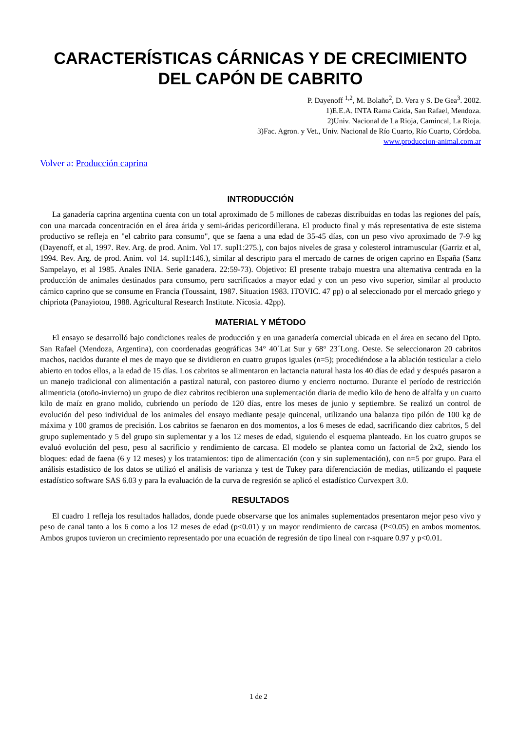CARACTERÍSTICAS CÁRNICAS Y DE CRECIMIENTO DEL CAPÓN DE CABRITO
P. Dayenoff <sup>1,2</sup>, M. Bolaño<sup>2</sup>, D. Vera y S. De Gea<sup>3</sup>. 2002.
1)E.E.A. INTA Rama Caída, San Rafael, Mendoza.
2)Univ. Nacional de La Rioja, Camincal, La Rioja.
3)Fac. Agron. y Vet., Univ. Nacional de Río Cuarto, Río Cuarto, Córdoba.
www.produccion-animal.com.ar
Volver a: Producción caprina
INTRODUCCIÓN
La ganadería caprina argentina cuenta con un total aproximado de 5 millones de cabezas distribuidas en todas las regiones del país, con una marcada concentración en el área árida y semi-áridas pericordillerana. El producto final y más representativa de este sistema productivo se refleja en "el cabrito para consumo", que se faena a una edad de 35-45 días, con un peso vivo aproximado de 7-9 kg (Dayenoff, et al, 1997. Rev. Arg. de prod. Anim. Vol 17. supl1:275.), con bajos niveles de grasa y colesterol intramuscular (Garriz et al, 1994. Rev. Arg. de prod. Anim. vol 14. supl1:146.), similar al descripto para el mercado de carnes de origen caprino en España (Sanz Sampelayo, et al 1985. Anales INIA. Serie ganadera. 22:59-73). Objetivo: El presente trabajo muestra una alternativa centrada en la producción de animales destinados para consumo, pero sacrificados a mayor edad y con un peso vivo superior, similar al producto cárnico caprino que se consume en Francia (Toussaint, 1987. Situation 1983. ITOVIC. 47 pp) o al seleccionado por el mercado griego y chipriota (Panayiotou, 1988. Agricultural Research Institute. Nicosia. 42pp).
MATERIAL Y MÉTODO
El ensayo se desarrolló bajo condiciones reales de producción y en una ganadería comercial ubicada en el área en secano del Dpto. San Rafael (Mendoza, Argentina), con coordenadas geográficas 34° 40´Lat Sur y 68° 23´Long. Oeste. Se seleccionaron 20 cabritos machos, nacidos durante el mes de mayo que se dividieron en cuatro grupos iguales (n=5); procediéndose a la ablación testicular a cielo abierto en todos ellos, a la edad de 15 días. Los cabritos se alimentaron en lactancia natural hasta los 40 días de edad y después pasaron a un manejo tradicional con alimentación a pastizal natural, con pastoreo diurno y encierro nocturno. Durante el período de restricción alimenticia (otoño-invierno) un grupo de diez cabritos recibieron una suplementación diaria de medio kilo de heno de alfalfa y un cuarto kilo de maíz en grano molido, cubriendo un período de 120 días, entre los meses de junio y septiembre. Se realizó un control de evolución del peso individual de los animales del ensayo mediante pesaje quincenal, utilizando una balanza tipo pilón de 100 kg de máxima y 100 gramos de precisión. Los cabritos se faenaron en dos momentos, a los 6 meses de edad, sacrificando diez cabritos, 5 del grupo suplementado y 5 del grupo sin suplementar y a los 12 meses de edad, siguiendo el esquema planteado. En los cuatro grupos se evaluó evolución del peso, peso al sacrificio y rendimiento de carcasa. El modelo se plantea como un factorial de 2x2, siendo los bloques: edad de faena (6 y 12 meses) y los tratamientos: tipo de alimentación (con y sin suplementación), con n=5 por grupo. Para el análisis estadístico de los datos se utilizó el análisis de varianza y test de Tukey para diferenciación de medias, utilizando el paquete estadístico software SAS 6.03 y para la evaluación de la curva de regresión se aplicó el estadístico Curvexpert 3.0.
RESULTADOS
El cuadro 1 refleja los resultados hallados, donde puede observarse que los animales suplementados presentaron mejor peso vivo y peso de canal tanto a los 6 como a los 12 meses de edad (p<0.01) y un mayor rendimiento de carcasa (P<0.05) en ambos momentos. Ambos grupos tuvieron un crecimiento representado por una ecuación de regresión de tipo lineal con r-square 0.97 y p<0.01.
1 de 2